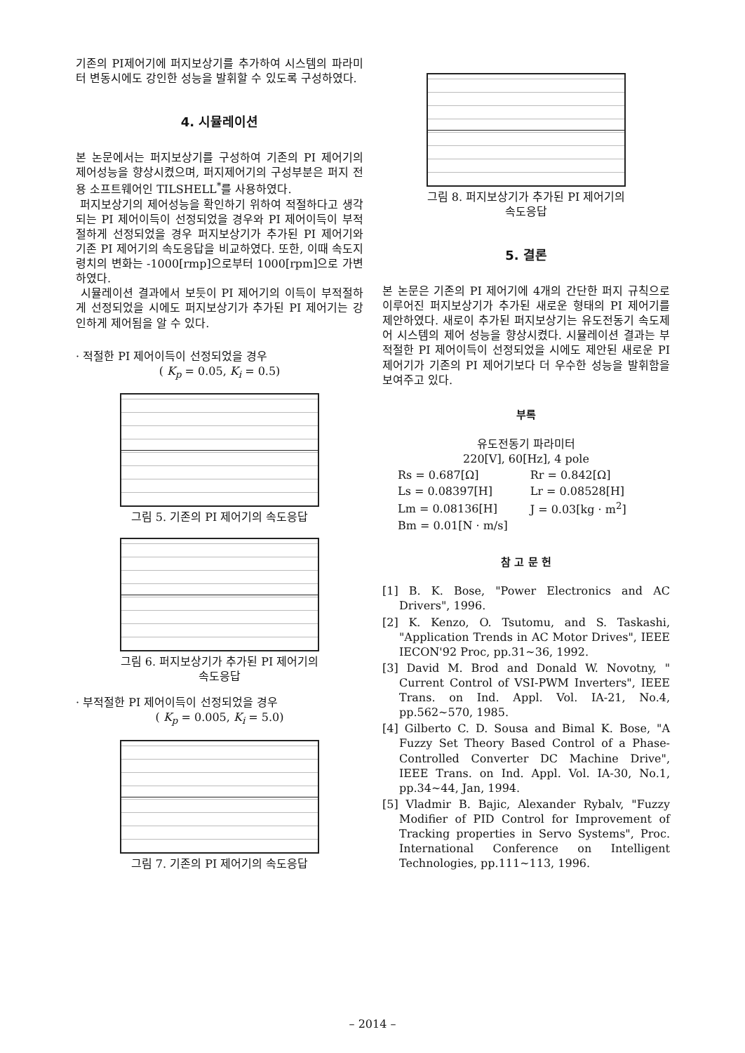기존의 PI제어기에 퍼지보상기를 추가하여 시스템의 파라미터 변동시에도 강인한 성능을 발휘할 수 있도록 구성하였다.
4. 시뮬레이션
본 논문에서는 퍼지보상기를 구성하여 기존의 PI 제어기의 제어성능을 향상시켰으며, 퍼지제어기의 구성부분은 퍼지 전용 소프트웨어인 TILSHELL<sup>*</sup>를 사용하였다.
퍼지보상기의 제어성능을 확인하기 위하여 적절하다고 생각되는 PI 제어이득이 선정되었을 경우와 PI 제어이득이 부적절하게 선정되었을 경우 퍼지보상기가 추가된 PI 제어기와 기존 PI 제어기의 속도응답을 비교하였다. 또한, 이때 속도지령치의 변화는 -1000[rmp]으로부터 1000[rpm]으로 가변하였다.
시뮬레이션 결과에서 보듯이 PI 제어기의 이득이 부적절하게 선정되었을 시에도 퍼지보상기가 추가된 PI 제어기는 강인하게 제어됨을 알 수 있다.
· 적절한 PI 제어이득이 선정되었을 경우
( K<sub>p</sub> = 0.05, K<sub>i</sub> = 0.5)
그림 5. 기존의 PI 제어기의 속도응답
그림 6. 퍼지보상기가 추가된 PI 제어기의
속도응답
· 부적절한 PI 제어이득이 선정되었을 경우
( K<sub>p</sub> = 0.005, K<sub>i</sub> = 5.0)
그림 7. 기존의 PI 제어기의 속도응답
그림 8. 퍼지보상기가 추가된 PI 제어기의
속도응답
5. 결론
본 논문은 기존의 PI 제어기에 4개의 간단한 퍼지 규칙으로 이루어진 퍼지보상기가 추가된 새로운 형태의 PI 제어기를 제안하였다. 새로이 추가된 퍼지보상기는 유도전동기 속도제어 시스템의 제어 성능을 향상시켰다. 시뮬레이션 결과는 부적절한 PI 제어이득이 선정되었을 시에도 제안된 새로운 PI 제어기가 기존의 PI 제어기보다 더 우수한 성능을 발휘함을 보여주고 있다.
부록
유도전동기 파라미터
220[V], 60[Hz], 4 pole
| Rs = 0.687[Ω] | Rr = 0.842[Ω] |
| Ls = 0.08397[H] | Lr = 0.08528[H] |
| Lm = 0.08136[H] | J = 0.03[kg · m<sup>2</sup>] |
| Bm = 0.01[N · m/s] | |
참 고 문 헌
[1] B. K. Bose, "Power Electronics and AC Drivers", 1996.
[2] K. Kenzo, O. Tsutomu, and S. Taskashi, "Application Trends in AC Motor Drives", IEEE IECON'92 Proc, pp.31~36, 1992.
[3] David M. Brod and Donald W. Novotny, " Current Control of VSI-PWM Inverters", IEEE Trans. on Ind. Appl. Vol. IA-21, No.4, pp.562~570, 1985.
[4] Gilberto C. D. Sousa and Bimal K. Bose, "A Fuzzy Set Theory Based Control of a Phase-Controlled Converter DC Machine Drive", IEEE Trans. on Ind. Appl. Vol. IA-30, No.1, pp.34~44, Jan, 1994.
[5] Vladmir B. Bajic, Alexander Rybalv, "Fuzzy Modifier of PID Control for Improvement of Tracking properties in Servo Systems", Proc. International Conference on Intelligent Technologies, pp.111~113, 1996.
– 2014 –